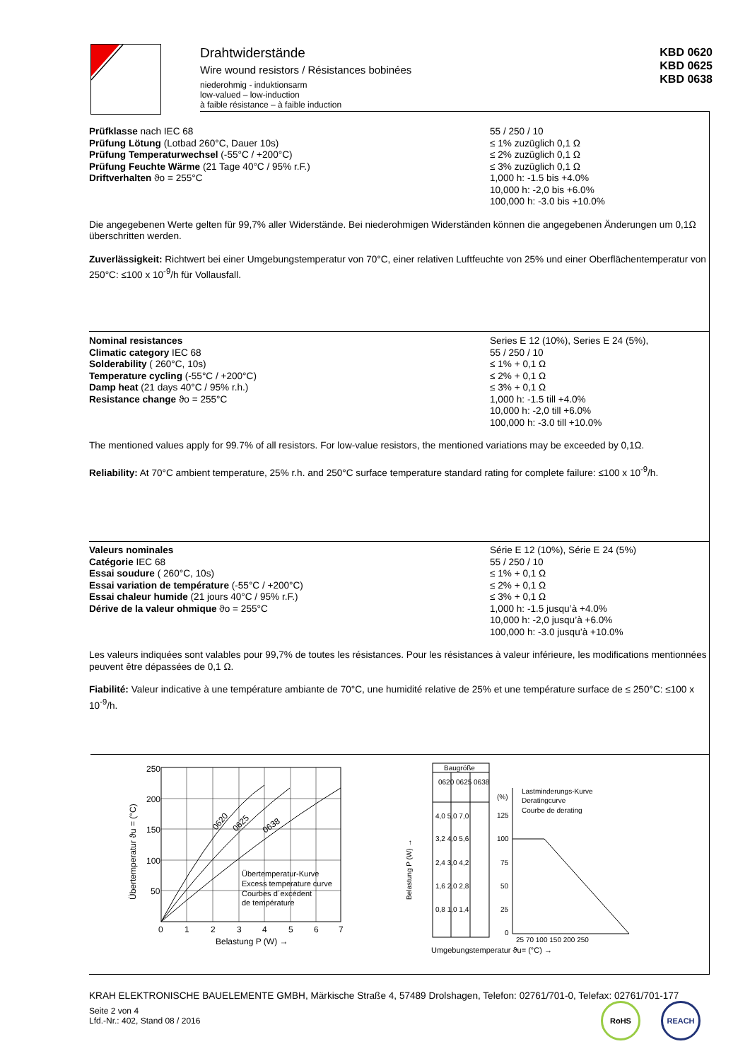Drahtwiderstände
Wire wound resistors / Résistances bobinées
niederohmig - induktionsarm
low-valued – low-induction
à faible résistance – à faible induction
KBD 0620
KBD 0625
KBD 0638
Prüfklasse nach IEC 68
Prüfung Lötung (Lotbad 260°C, Dauer 10s)
Prüfung Temperaturwechsel (-55°C / +200°C)
Prüfung Feuchte Wärme (21 Tage 40°C / 95% r.F.)
Driftverhalten ϑo = 255°C
55 / 250 / 10
≤ 1% zuzüglich 0,1 Ω
≤ 2% zuzüglich 0,1 Ω
≤ 3% zuzüglich 0,1 Ω
1,000 h: -1.5 bis +4.0%
10,000 h: -2,0 bis +6.0%
100,000 h: -3.0 bis +10.0%
Die angegebenen Werte gelten für 99,7% aller Widerstände. Bei niederohmigen Widerständen können die angegebenen Änderungen um 0,1Ω überschritten werden.
Zuverlässigkeit: Richtwert bei einer Umgebungstemperatur von 70°C, einer relativen Luftfeuchte von 25% und einer Oberflächentemperatur von 250°C: ≤100 x 10<sup>-9</sup>/h für Vollausfall.
Nominal resistances
Climatic category IEC 68
Solderability ( 260°C, 10s)
Temperature cycling (-55°C / +200°C)
Damp heat (21 days 40°C / 95% r.h.)
Resistance change ϑo = 255°C
Series E 12 (10%), Series E 24 (5%),
55 / 250 / 10
≤ 1% + 0,1 Ω
≤ 2% + 0,1 Ω
≤ 3% + 0,1 Ω
1,000 h: -1.5 till +4.0%
10,000 h: -2,0 till +6.0%
100,000 h: -3.0 till +10.0%
The mentioned values apply for 99.7% of all resistors. For low-value resistors, the mentioned variations may be exceeded by 0,1Ω.
Reliability: At 70°C ambient temperature, 25% r.h. and 250°C surface temperature standard rating for complete failure: ≤100 x 10<sup>-9</sup>/h.
Valeurs nominales
Catégorie IEC 68
Essai soudure ( 260°C, 10s)
Essai variation de température (-55°C / +200°C)
Essai chaleur humide (21 jours 40°C / 95% r.F.)
Dérive de la valeur ohmique ϑo = 255°C
Série E 12 (10%), Série E 24 (5%)
55 / 250 / 10
≤ 1% + 0,1 Ω
≤ 2% + 0,1 Ω
≤ 3% + 0,1 Ω
1,000 h: -1.5 jusqu’à +4.0%
10,000 h: -2,0 jusqu’à +6.0%
100,000 h: -3.0 jusqu’à +10.0%
Les valeurs indiquées sont valables pour 99,7% de toutes les résistances. Pour les résistances à valeur inférieure, les modifications mentionnées peuvent être dépassées de 0,1 Ω.
Fiabilité: Valeur indicative à une température ambiante de 70°C, une humidité relative de 25% et une température surface de ≤ 250°C: ≤100 x 10<sup>-9</sup>/h.
250
200
150
100
50
0
1
2
3
4
5
6
7
Belastung P (W) →
Übertemperatur ϑu = (°C)
0620
0625
0638
Übertemperatur-Kurve
Excess temperature curve
Courbes d´excédent
de température
Belastung P (W) →
Baugröße
0620 0625 0638
4,0 5,0 7,0
3,2 4,0 5,6
2,4 3,0 4,2
1,6 2,0 2,8
0,8 1,0 1,4
Lastminderungs-Kurve
Deratingcurve
Courbe de derating
(%)
125
100
75
50
25
0
25 70 100 150 200 250
Umgebungstemperatur ϑu= (°C) →
KRAH ELEKTRONISCHE BAUELEMENTE GMBH, Märkische Straße 4, 57489 Drolshagen, Telefon: 02761/701-0, Telefax: 02761/701-177
Seite 2 von 4
Lfd.-Nr.: 402, Stand 08 / 2016
RoHS REACH